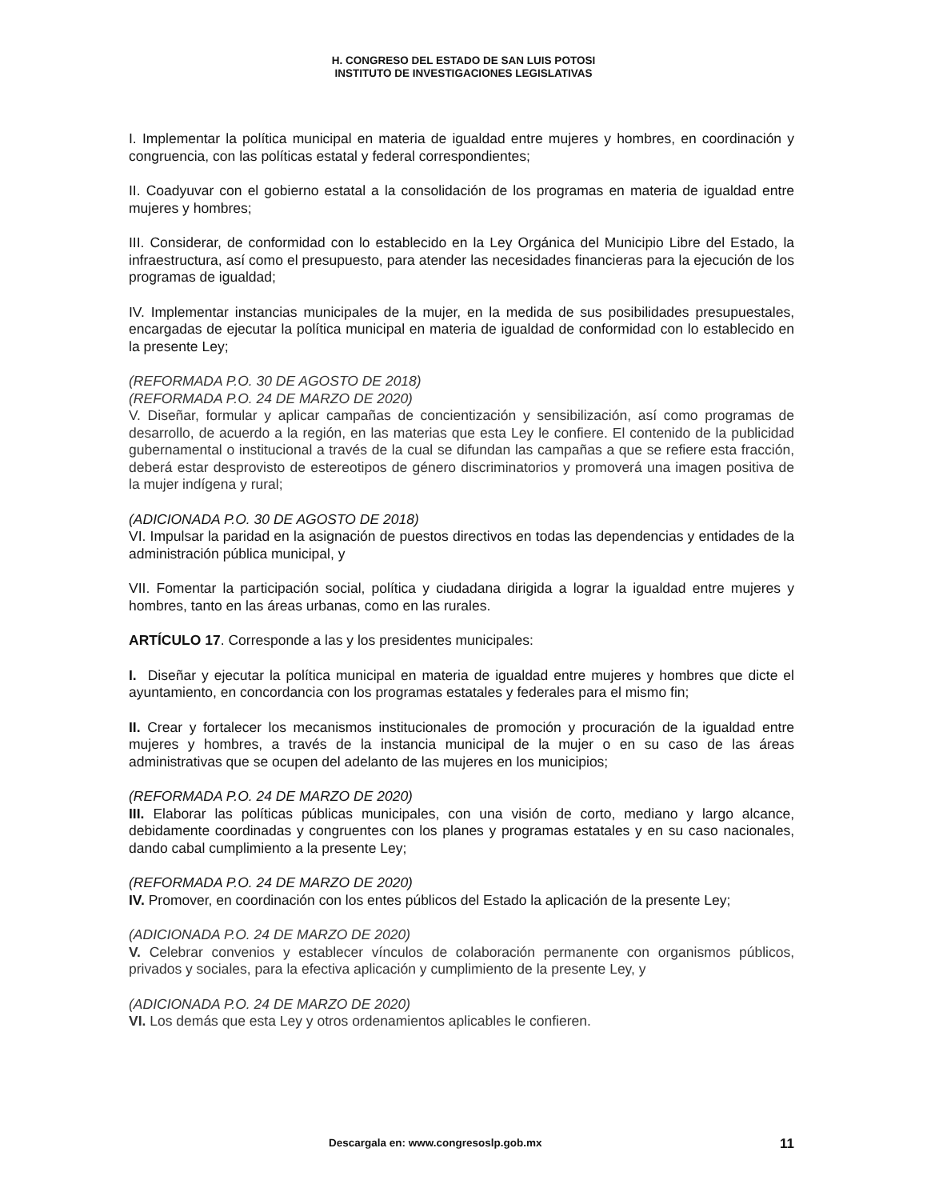H. CONGRESO DEL ESTADO DE SAN LUIS POTOSI
INSTITUTO DE INVESTIGACIONES LEGISLATIVAS
I. Implementar la política municipal en materia de igualdad entre mujeres y hombres, en coordinación y congruencia, con las políticas estatal y federal correspondientes;
II. Coadyuvar con el gobierno estatal a la consolidación de los programas en materia de igualdad entre mujeres y hombres;
III. Considerar, de conformidad con lo establecido en la Ley Orgánica del Municipio Libre del Estado, la infraestructura, así como el presupuesto, para atender las necesidades financieras para la ejecución de los programas de igualdad;
IV. Implementar instancias municipales de la mujer, en la medida de sus posibilidades presupuestales, encargadas de ejecutar la política municipal en materia de igualdad de conformidad con lo establecido en la presente Ley;
(REFORMADA P.O. 30 DE AGOSTO DE 2018)
(REFORMADA P.O. 24 DE MARZO DE 2020)
V. Diseñar, formular y aplicar campañas de concientización y sensibilización, así como programas de desarrollo, de acuerdo a la región, en las materias que esta Ley le confiere. El contenido de la publicidad gubernamental o institucional a través de la cual se difundan las campañas a que se refiere esta fracción, deberá estar desprovisto de estereotipos de género discriminatorios y promoverá una imagen positiva de la mujer indígena y rural;
(ADICIONADA P.O. 30 DE AGOSTO DE 2018)
VI. Impulsar la paridad en la asignación de puestos directivos en todas las dependencias y entidades de la administración pública municipal, y
VII. Fomentar la participación social, política y ciudadana dirigida a lograr la igualdad entre mujeres y hombres, tanto en las áreas urbanas, como en las rurales.
ARTÍCULO 17. Corresponde a las y los presidentes municipales:
I. Diseñar y ejecutar la política municipal en materia de igualdad entre mujeres y hombres que dicte el ayuntamiento, en concordancia con los programas estatales y federales para el mismo fin;
II. Crear y fortalecer los mecanismos institucionales de promoción y procuración de la igualdad entre mujeres y hombres, a través de la instancia municipal de la mujer o en su caso de las áreas administrativas que se ocupen del adelanto de las mujeres en los municipios;
(REFORMADA P.O. 24 DE MARZO DE 2020)
III. Elaborar las políticas públicas municipales, con una visión de corto, mediano y largo alcance, debidamente coordinadas y congruentes con los planes y programas estatales y en su caso nacionales, dando cabal cumplimiento a la presente Ley;
(REFORMADA P.O. 24 DE MARZO DE 2020)
IV. Promover, en coordinación con los entes públicos del Estado la aplicación de la presente Ley;
(ADICIONADA P.O. 24 DE MARZO DE 2020)
V. Celebrar convenios y establecer vínculos de colaboración permanente con organismos públicos, privados y sociales, para la efectiva aplicación y cumplimiento de la presente Ley, y
(ADICIONADA P.O. 24 DE MARZO DE 2020)
VI. Los demás que esta Ley y otros ordenamientos aplicables le confieren.
Descargala en: www.congresoslp.gob.mx 11